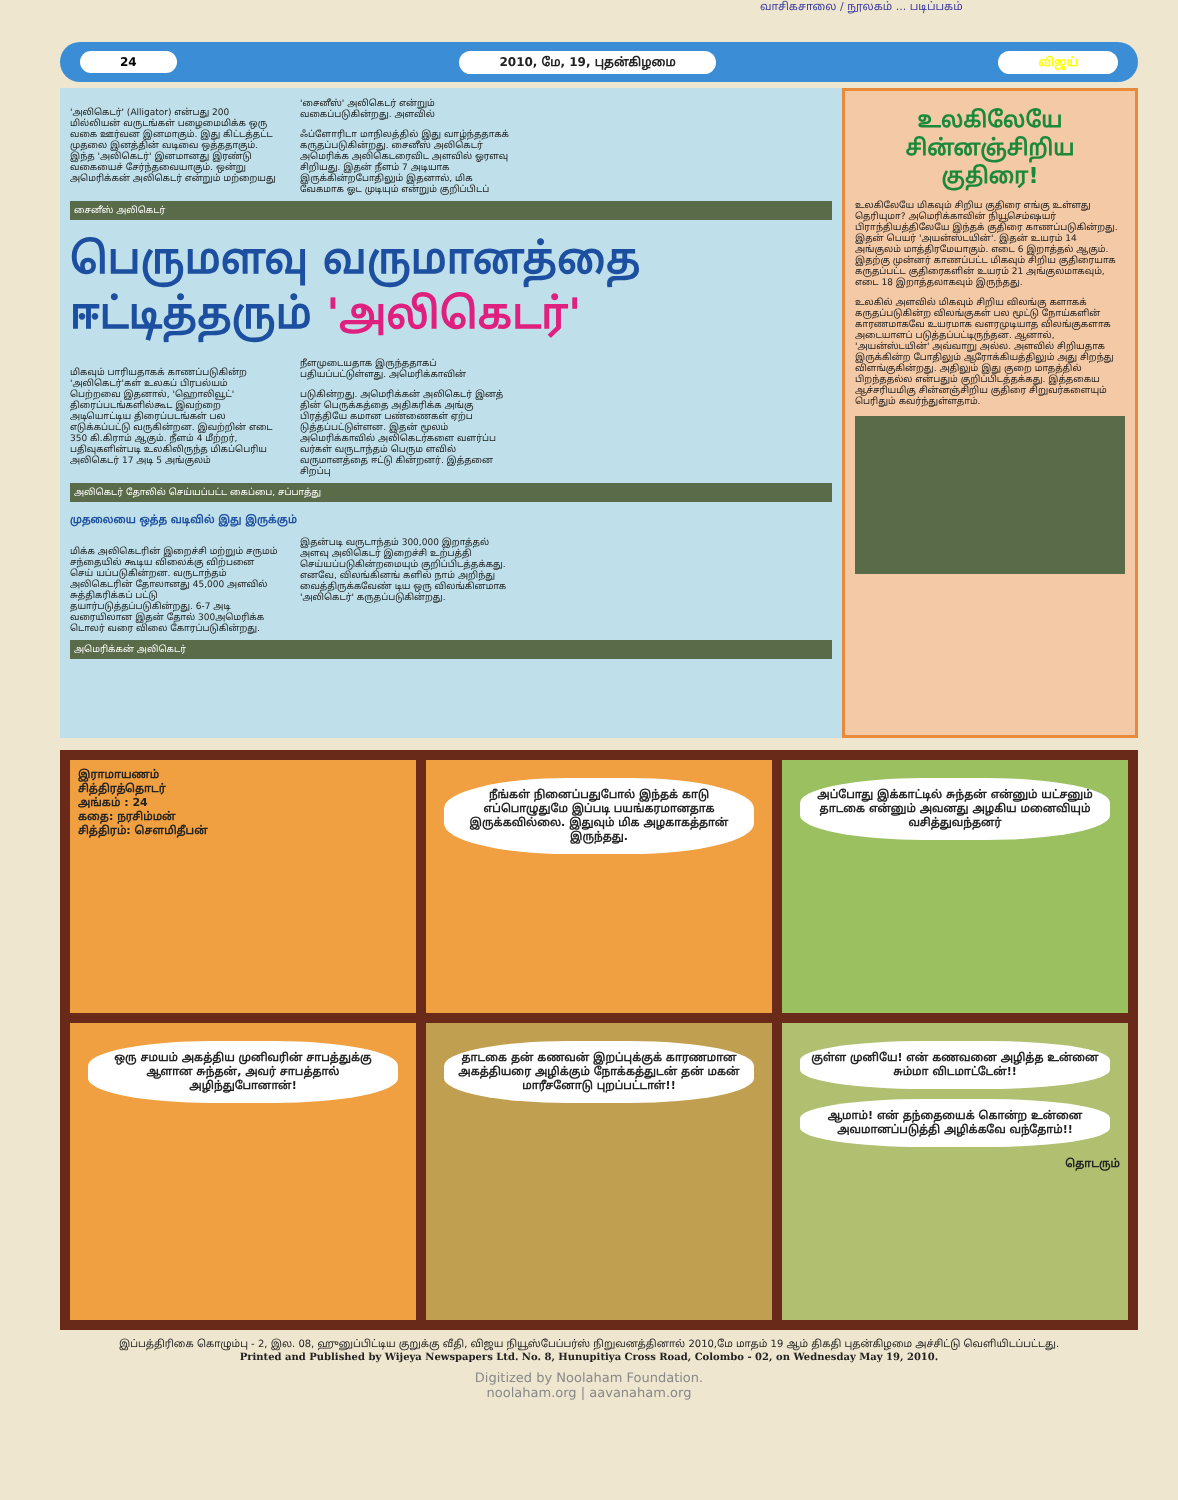வாசிகசாலை / நூலகம் ... படிப்பகம்
24 2010, மே, 19, புதன்கிழமை விஜய்
'அலிகெடர்' (Alligator) என்பது 200 மில்லியன் வருடங்கள் பழைமைமிக்க ஒரு வகை ஊர்வன இனமாகும். இது கிட்டத்தட்ட முதலை இனத்தின் வடிவை ஒத்ததாகும். இந்த 'அலிகெடர்' இனமானது இரண்டு வகையைச் சேர்ந்தவையாகும். ஒன்று அமெரிக்கன் அலிகெடர் என்றும் மற்றையது 'சைனீஸ்' அலிகெடர் என்றும் வகைப்படுகின்றது. அளவில்
ஃப்ளோரிடா மாநிலத்தில் இது வாழ்ந்ததாகக் கருதப்படுகின்றது. சைனீஸ் அலிகெடர் அமெரிக்க அலிகெடரைவிட அளவில் ஓரளவு சிறியது. இதன் நீளம் 7 அடியாக இருக்கின்றபோதிலும் இதனால், மிக வேகமாக ஓட முடியும் என்றும் குறிப்பிடப்
சைனீஸ் அலிகெடர்
பெருமளவு வருமானத்தை ஈட்டித்தரும் 'அலிகெடர்'
மிகவும் பாரியதாகக் காணப்படுகின்ற 'அலிகெடர்'கள் உலகப் பிரபல்யம் பெற்றவை இதனால், 'ஹொலிவூட்' திரைப்படங்களில்கூட இவற்றை அடியொட்டிய திரைப்படங்கள் பல எடுக்கப்பட்டு வருகின்றன. இவற்றின் எடை 350 கி.கிராம் ஆகும். நீளம் 4 மீற்றர், பதிவுகளின்படி உலகிலிருந்த மிகப்பெரிய அலிகெடர் 17 அடி 5 அங்குலம் நீளமுடையதாக இருந்ததாகப் பதியப்பட்டுள்ளது. அமெரிக்காவின்
படுகின்றது. அமெரிக்கன் அலிகெடர் இனத் தின் பெருக்கத்தை அதிகரிக்க அங்கு பிரத்தியே கமான பண்ணைகள் ஏற்ப டுத்தப்பட்டுள்ளன. இதன் மூலம் அமெரிக்காவில் அலிகெடர்களை வளர்ப்ப வர்கள் வருடாந்தம் பெரும ளவில் வருமானத்தை ஈட்டு கின்றனர். இத்தனை சிறப்பு
அலிகெடர் தோலில் செய்யப்பட்ட கைப்பை, சப்பாத்து
முதலையை ஒத்த வடிவில் இது இருக்கும்
மிக்க அலிகெடரின் இறைச்சி மற்றும் சருமம் சந்தையில் கூடிய விலைக்கு விற்பனை செய் யப்படுகின்றன. வருடாந்தம் அலிகெடரின் தோலானது 45,000 அளவில் சுத்திகரிக்கப் பட்டு தயார்படுத்தப்படுகின்றது. 6-7 அடி வரையிலான இதன் தோல் 300அமெரிக்க டொலர் வரை விலை கோரப்படுகின்றது.
இதன்படி வருடாந்தம் 300,000 இறாத்தல் அளவு அலிகெடர் இறைச்சி உற்பத்தி செய்யப்படுகின்றமையும் குறிப்பிடத்தக்கது. எனவே, விலங்கினங் களில் நாம் அறிந்து வைத்திருக்கவேண் டிய ஒரு விலங்கினமாக 'அலிகெடர்' கருதப்படுகின்றது.
அமெரிக்கன் அலிகெடர்
உலகிலேயே சின்னஞ்சிறிய குதிரை!
உலகிலேயே மிகவும் சிறிய குதிரை எங்கு உள்ளது தெரியுமா? அமெரிக்காவின் நியூசெம்ஷயர் பிராந்தியத்திலேயே இந்தக் குதிரை காணப்படுகின்றது. இதன் பெயர் 'அயன்ஸ்டயின்'. இதன் உயரம் 14 அங்குலம் மாத்திரமேயாகும். எடை 6 இறாத்தல் ஆகும். இதற்கு முன்னர் காணப்பட்ட மிகவும் சிறிய குதிரையாக கருதப்பட்ட குதிரைகளின் உயரம் 21 அங்குலமாகவும், எடை 18 இறாத்தலாகவும் இருந்தது.
உலகில் அளவில் மிகவும் சிறிய விலங்கு களாகக் கருதப்படுகின்ற விலங்குகள் பல மூட்டு நோய்களின் காரணமாகவே உயரமாக வளரமுடியாத விலங்குகளாக அடையாளப் படுத்தப்பட்டிருந்தன. ஆனால், 'அயன்ஸ்டயின்' அவ்வாறு அல்ல. அளவில் சிறியதாக இருக்கின்ற போதிலும் ஆரோக்கியத்திலும் அது சிறந்து விளங்குகின்றது. அதிலும் இது குறை மாதத்தில் பிறந்ததல்ல என்பதும் குறிப்பிடத்தக்கது. இத்தகைய ஆச்சரியமிகு சின்னஞ்சிறிய குதிரை சிறுவர்களையும் பெரிதும் கவர்ந்துள்ளதாம்.
இராமாயணம்
சித்திரத்தொடர்
அங்கம் : 24
கதை: நரசிம்மன்
சித்திரம்: சௌமிதீபன்
நீங்கள் நினைப்பதுபோல் இந்தக் காடு எப்பொழுதுமே இப்படி பயங்கரமானதாக இருக்கவில்லை. இதுவும் மிக அழகாகத்தான் இருந்தது.
அப்போது இக்காட்டில் சுந்தன் என்னும் யட்சனும் தாடகை என்னும் அவனது அழகிய மனைவியும் வசித்துவந்தனர்
ஒரு சமயம் அகத்திய முனிவரின் சாபத்துக்கு ஆளான சுந்தன், அவர் சாபத்தால் அழிந்துபோனான்!
தாடகை தன் கணவன் இறப்புக்குக் காரணமான அகத்தியரை அழிக்கும் நோக்கத்துடன் தன் மகன் மாரீசனோடு புறப்பட்டாள்!!
குள்ள முனியே! என் கணவனை அழித்த உன்னை சும்மா விடமாட்டேன்!!
ஆமாம்! என் தந்தையைக் கொன்ற உன்னை அவமானப்படுத்தி அழிக்கவே வந்தோம்!!
தொடரும்
இப்பத்திரிகை கொழும்பு - 2, இல. 08, ஹுனுப்பிட்டிய குறுக்கு வீதி, விஜய நியூஸ்பேப்பர்ஸ் நிறுவனத்தினால் 2010,மே மாதம் 19 ஆம் திகதி புதன்கிழமை அச்சிட்டு வெளியிடப்பட்டது.
Printed and Published by Wijeya Newspapers Ltd. No. 8, Hunupitiya Cross Road, Colombo - 02, on Wednesday May 19, 2010.
Digitized by Noolaham Foundation.
noolaham.org | aavanaham.org